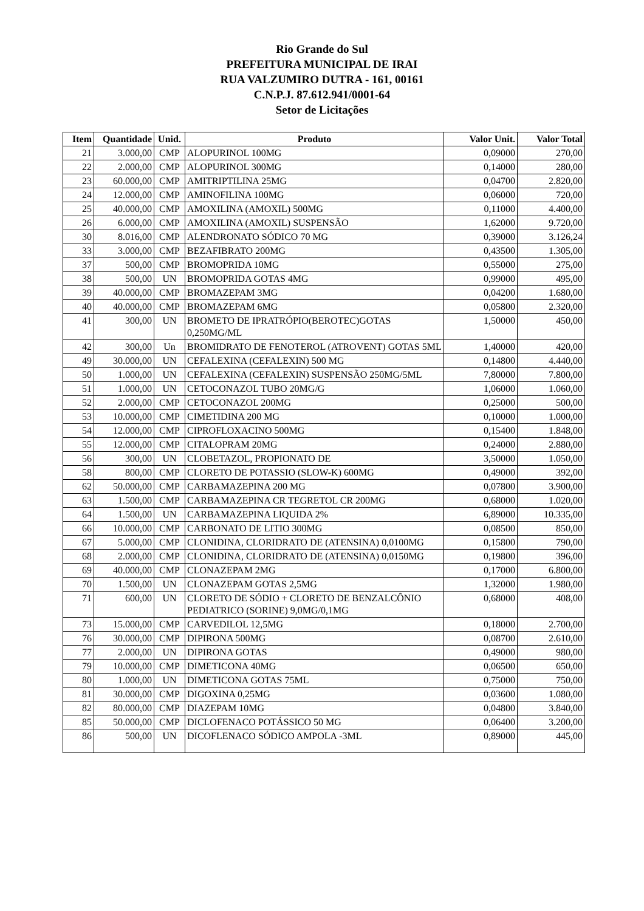Rio Grande do Sul
PREFEITURA MUNICIPAL DE IRAI
RUA VALZUMIRO DUTRA - 161, 00161
C.N.P.J. 87.612.941/0001-64
Setor de Licitações
| Item | Quantidade | Unid. | Produto | Valor Unit. | Valor Total |
| --- | --- | --- | --- | --- | --- |
| 21 | 3.000,00 | CMP | ALOPURINOL 100MG | 0,09000 | 270,00 |
| 22 | 2.000,00 | CMP | ALOPURINOL 300MG | 0,14000 | 280,00 |
| 23 | 60.000,00 | CMP | AMITRIPTILINA 25MG | 0,04700 | 2.820,00 |
| 24 | 12.000,00 | CMP | AMINOFILINA 100MG | 0,06000 | 720,00 |
| 25 | 40.000,00 | CMP | AMOXILINA (AMOXIL) 500MG | 0,11000 | 4.400,00 |
| 26 | 6.000,00 | CMP | AMOXILINA (AMOXIL) SUSPENSÃO | 1,62000 | 9.720,00 |
| 30 | 8.016,00 | CMP | ALENDRONATO SÓDICO 70 MG | 0,39000 | 3.126,24 |
| 33 | 3.000,00 | CMP | BEZAFIBRATO 200MG | 0,43500 | 1.305,00 |
| 37 | 500,00 | CMP | BROMOPRIDA 10MG | 0,55000 | 275,00 |
| 38 | 500,00 | UN | BROMOPRIDA GOTAS 4MG | 0,99000 | 495,00 |
| 39 | 40.000,00 | CMP | BROMAZEPAM 3MG | 0,04200 | 1.680,00 |
| 40 | 40.000,00 | CMP | BROMAZEPAM 6MG | 0,05800 | 2.320,00 |
| 41 | 300,00 | UN | BROMETO DE IPRATRÓPIO(BEROTEC)GOTAS 0,250MG/ML | 1,50000 | 450,00 |
| 42 | 300,00 | Un | BROMIDRATO DE FENOTEROL (ATROVENT) GOTAS 5ML | 1,40000 | 420,00 |
| 49 | 30.000,00 | UN | CEFALEXINA (CEFALEXIN) 500 MG | 0,14800 | 4.440,00 |
| 50 | 1.000,00 | UN | CEFALEXINA (CEFALEXIN) SUSPENSÃO 250MG/5ML | 7,80000 | 7.800,00 |
| 51 | 1.000,00 | UN | CETOCONAZOL TUBO 20MG/G | 1,06000 | 1.060,00 |
| 52 | 2.000,00 | CMP | CETOCONAZOL 200MG | 0,25000 | 500,00 |
| 53 | 10.000,00 | CMP | CIMETIDINA 200 MG | 0,10000 | 1.000,00 |
| 54 | 12.000,00 | CMP | CIPROFLOXACINO 500MG | 0,15400 | 1.848,00 |
| 55 | 12.000,00 | CMP | CITALOPRAM 20MG | 0,24000 | 2.880,00 |
| 56 | 300,00 | UN | CLOBETAZOL, PROPIONATO DE | 3,50000 | 1.050,00 |
| 58 | 800,00 | CMP | CLORETO DE POTASSIO (SLOW-K) 600MG | 0,49000 | 392,00 |
| 62 | 50.000,00 | CMP | CARBAMAZEPINA 200 MG | 0,07800 | 3.900,00 |
| 63 | 1.500,00 | CMP | CARBAMAZEPINA CR TEGRETOL CR 200MG | 0,68000 | 1.020,00 |
| 64 | 1.500,00 | UN | CARBAMAZEPINA LIQUIDA 2% | 6,89000 | 10.335,00 |
| 66 | 10.000,00 | CMP | CARBONATO DE LITIO 300MG | 0,08500 | 850,00 |
| 67 | 5.000,00 | CMP | CLONIDINA, CLORIDRATO DE (ATENSINA) 0,0100MG | 0,15800 | 790,00 |
| 68 | 2.000,00 | CMP | CLONIDINA, CLORIDRATO DE (ATENSINA) 0,0150MG | 0,19800 | 396,00 |
| 69 | 40.000,00 | CMP | CLONAZEPAM 2MG | 0,17000 | 6.800,00 |
| 70 | 1.500,00 | UN | CLONAZEPAM GOTAS 2,5MG | 1,32000 | 1.980,00 |
| 71 | 600,00 | UN | CLORETO DE SÓDIO + CLORETO DE BENZALCÔNIO PEDIATRICO (SORINE) 9,0MG/0,1MG | 0,68000 | 408,00 |
| 73 | 15.000,00 | CMP | CARVEDILOL 12,5MG | 0,18000 | 2.700,00 |
| 76 | 30.000,00 | CMP | DIPIRONA 500MG | 0,08700 | 2.610,00 |
| 77 | 2.000,00 | UN | DIPIRONA GOTAS | 0,49000 | 980,00 |
| 79 | 10.000,00 | CMP | DIMETICONA 40MG | 0,06500 | 650,00 |
| 80 | 1.000,00 | UN | DIMETICONA GOTAS 75ML | 0,75000 | 750,00 |
| 81 | 30.000,00 | CMP | DIGOXINA 0,25MG | 0,03600 | 1.080,00 |
| 82 | 80.000,00 | CMP | DIAZEPAM 10MG | 0,04800 | 3.840,00 |
| 85 | 50.000,00 | CMP | DICLOFENACO POTÁSSICO 50 MG | 0,06400 | 3.200,00 |
| 86 | 500,00 | UN | DICOFLENACO SÓDICO AMPOLA -3ML | 0,89000 | 445,00 |